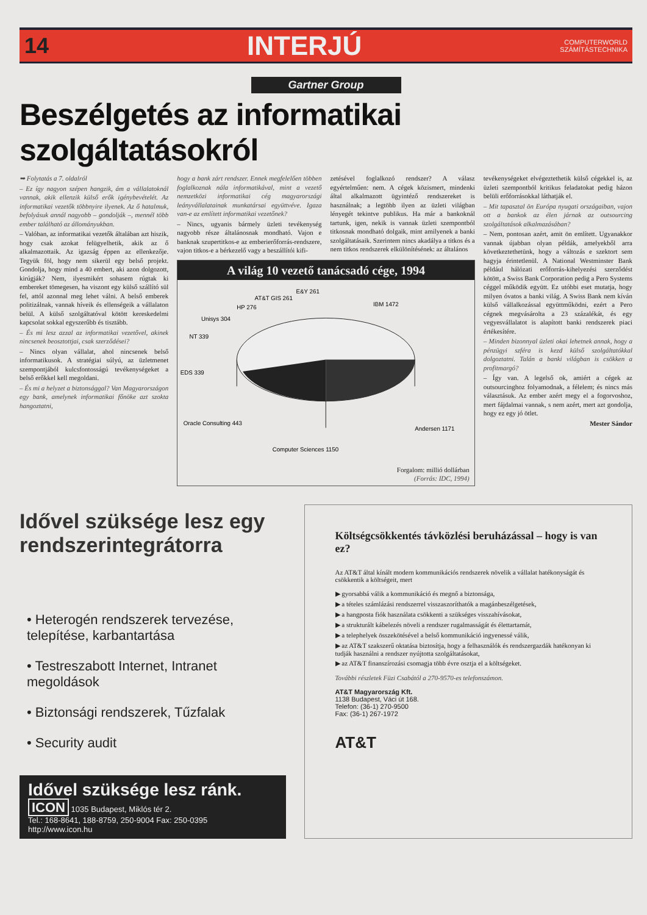14 INTERJÚ COMPUTERWORLD
SZÁMÍTÁSTECHNIKA
Gartner Group
Beszélgetés az informatikai szolgáltatásokról
➥ Folytatás a 7. oldalról
– Ez így nagyon szépen hangzik, ám a vállalatoknál vannak, akik ellenzik külső erők igénybevételét. Az informatikai vezetők többnyire ilyenek. Az ő hatalmuk, befolyásuk annál nagyobb – gondolják –, mennél több ember található az állományukban.
– Valóban, az informatikai vezetők általában azt hiszik, hogy csak azokat felügyelhetik, akik az ő alkalmazottaik. Az igazság éppen az ellenkezője. Tegyük föl, hogy nem sikerül egy belső projekt. Gondolja, hogy mind a 40 embert, aki azon dolgozott, kirúgják? Nem, ilyesmikért sohasem rúgtak ki embereket tömegesen, ha viszont egy külső szállító sül fel, attól azonnal meg lehet válni. A belső emberek politizálnak, vannak híveik és ellenségeik a vállalaton belül. A külső szolgáltatóval kötött kereskedelmi kapcsolat sokkal egyszerűbb és tisztább.
– És mi lesz azzal az informatikai vezetővel, akinek nincsenek beosztottjai, csak szerződései?
– Nincs olyan vállalat, ahol nincsenek belső informatikusok. A stratégiai súlyú, az üzletmenet szempontjából kulcsfontosságú tevékenységeket a belső erőkkel kell megoldani.
– És mi a helyzet a biztonsággal? Van Magyarországon egy bank, amelynek informatikai főnöke azt szokta hangoztatni,
hogy a bank zárt rendszer. Ennek megfelelően többen foglalkoznak nála informatikával, mint a vezető nemzetközi informatikai cég magyarországi leányvállalatainak munkatársai együttvéve. Igaza van-e az említett informatikai vezetőnek?
– Nincs, ugyanis bármely üzleti tevékenység nagyobb része általánosnak mondható. Vajon e banknak szupertitkos-e az emberierőforrás-rendszere, vajon titkos-e a bérkezelő vagy a beszállítói kifi-
zetésével foglalkozó rendszer? A válasz egyértelműen: nem. A cégek közismert, mindenki által alkalmazott ügyintéző rendszereket is használnak; a legtöbb ilyen az üzleti világban lényegét tekintve publikus. Ha már a bankoknál tartunk, igen, nekik is vannak üzleti szempontból titkosnak mondható dolgaik, mint amilyenek a banki szolgáltatásaik. Szerintem nincs akadálya a titkos és a nem titkos rendszerek elkülönítésének: az általános
A világ 10 vezető tanácsadó cége, 1994
IBM 1472
Andersen 1171
Computer Sciences 1150
Oracle Consulting 443
EDS 339
NT 339
Unisys 304
HP 276
AT&T GIS 261
E&Y 261
Forgalom: millió dollárban
(Forrás: IDC, 1994)
tevékenységeket elvégeztethetik külső cégekkel is, az üzleti szempontból kritikus feladatokat pedig házon belüli erőforrásokkal láthatják el.
– Mit tapasztal ön Európa nyugati országaiban, vajon ott a bankok az élen járnak az outsourcing szolgáltatások alkalmazásában?
– Nem, pontosan azért, amit ön említett. Ugyanakkor vannak újabban olyan példák, amelyekből arra következtethetünk, hogy a változás e szektort sem hagyja érintetlenül. A National Westminster Bank például hálózati erőforrás-kihelyezési szerződést kötött, a Swiss Bank Corporation pedig a Pero Systems céggel működik együtt. Ez utóbbi eset mutatja, hogy milyen óvatos a banki világ. A Swiss Bank nem kíván külső vállalkozással együttműködni, ezért a Pero cégnek megvásárolta a 23 százalékát, és egy vegyesvállalatot is alapított banki rendszerek piaci értékesítére.
– Minden bizonnyal üzleti okai lehetnek annak, hogy a pénzügyi szféra is kezd külső szolgáltatókkal dolgoztatni. Talán a banki világban is csökken a profitmargó?
– Így van. A legelső ok, amiért a cégek az outsourcinghoz folyamodnak, a félelem; és nincs más választásuk. Az ember azért megy el a fogorvoshoz, mert fájdalmai vannak, s nem azért, mert azt gondolja, hogy ez egy jó ötlet.
Mester Sándor
Idővel szüksége lesz egy rendszerintegrátorra
• Heterogén rendszerek tervezése, telepítése, karbantartása
• Testreszabott Internet, Intranet megoldások
• Biztonsági rendszerek, Tűzfalak
• Security audit
Idővel szüksége lesz ránk.
ICON 1035 Budapest, Miklós tér 2.
Tel.: 168-8641, 188-8759, 250-9004 Fax: 250-0395
http://www.icon.hu
Költségcsökkentés távközlési beruházással – hogy is van ez?
Az AT&T által kínált modern kommunikációs rendszerek növelik a vállalat hatékonyságát és csökkentik a költségeit, mert
▶ gyorsabbá válik a kommunikáció és megnő a biztonsága,
▶ a tételes számlázási rendszerrel visszaszoríthatók a magánbeszélgetések,
▶ a hangposta fiók használata csökkenti a szükséges visszahívásokat,
▶ a strukturált kábelezés növeli a rendszer rugalmasságát és élettartamát,
▶ a telephelyek összekötésével a belső kommunikáció ingyenessé válik,
▶ az AT&T szakszerű oktatása biztosítja, hogy a felhasználók és rendszergazdák hatékonyan ki tudják használni a rendszer nyújtotta szolgáltatásokat,
▶ az AT&T finanszírozási csomagja több évre osztja el a költségeket.
További részletek Füzi Csabától a 270-9570-es telefonszámon.
AT&T Magyarország Kft.
1138 Budapest, Váci út 168.
Telefon: (36-1) 270-9500
Fax: (36-1) 267-1972
AT&T